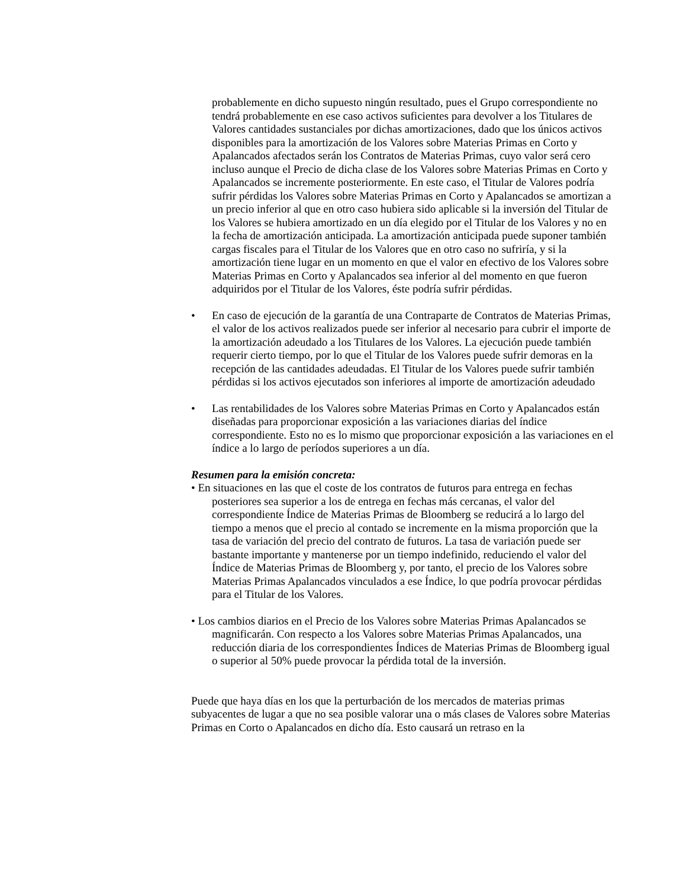probablemente en dicho supuesto ningún resultado, pues el Grupo correspondiente no tendrá probablemente en ese caso activos suficientes para devolver a los Titulares de Valores cantidades sustanciales por dichas amortizaciones, dado que los únicos activos disponibles para la amortización de los Valores sobre Materias Primas en Corto y Apalancados afectados serán los Contratos de Materias Primas, cuyo valor será cero incluso aunque el Precio de dicha clase de los Valores sobre Materias Primas en Corto y Apalancados se incremente posteriormente. En este caso, el Titular de Valores podría sufrir pérdidas los Valores sobre Materias Primas en Corto y Apalancados se amortizan a un precio inferior al que en otro caso hubiera sido aplicable si la inversión del Titular de los Valores se hubiera amortizado en un día elegido por el Titular de los Valores y no en la fecha de amortización anticipada. La amortización anticipada puede suponer también cargas fiscales para el Titular de los Valores que en otro caso no sufriría, y si la amortización tiene lugar en un momento en que el valor en efectivo de los Valores sobre Materias Primas en Corto y Apalancados sea inferior al del momento en que fueron adquiridos por el Titular de los Valores, éste podría sufrir pérdidas.
• En caso de ejecución de la garantía de una Contraparte de Contratos de Materias Primas, el valor de los activos realizados puede ser inferior al necesario para cubrir el importe de la amortización adeudado a los Titulares de los Valores. La ejecución puede también requerir cierto tiempo, por lo que el Titular de los Valores puede sufrir demoras en la recepción de las cantidades adeudadas. El Titular de los Valores puede sufrir también pérdidas si los activos ejecutados son inferiores al importe de amortización adeudado
• Las rentabilidades de los Valores sobre Materias Primas en Corto y Apalancados están diseñadas para proporcionar exposición a las variaciones diarias del índice correspondiente. Esto no es lo mismo que proporcionar exposición a las variaciones en el índice a lo largo de períodos superiores a un día.
Resumen para la emisión concreta:
• En situaciones en las que el coste de los contratos de futuros para entrega en fechas posteriores sea superior a los de entrega en fechas más cercanas, el valor del correspondiente Índice de Materias Primas de Bloomberg se reducirá a lo largo del tiempo a menos que el precio al contado se incremente en la misma proporción que la tasa de variación del precio del contrato de futuros. La tasa de variación puede ser bastante importante y mantenerse por un tiempo indefinido, reduciendo el valor del Índice de Materias Primas de Bloomberg y, por tanto, el precio de los Valores sobre Materias Primas Apalancados vinculados a ese Índice, lo que podría provocar pérdidas para el Titular de los Valores.
• Los cambios diarios en el Precio de los Valores sobre Materias Primas Apalancados se magnificarán. Con respecto a los Valores sobre Materias Primas Apalancados, una reducción diaria de los correspondientes Índices de Materias Primas de Bloomberg igual o superior al 50% puede provocar la pérdida total de la inversión.
Puede que haya días en los que la perturbación de los mercados de materias primas subyacentes de lugar a que no sea posible valorar una o más clases de Valores sobre Materias Primas en Corto o Apalancados en dicho día. Esto causará un retraso en la